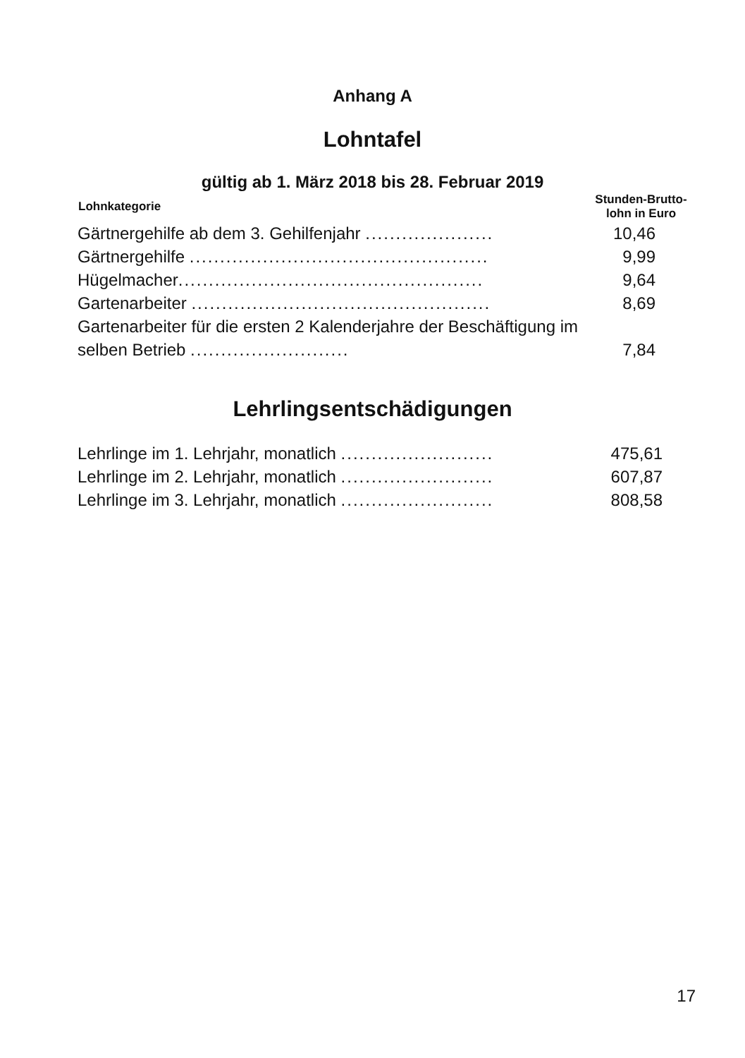Anhang A
Lohntafel
gültig ab 1. März 2018 bis 28. Februar 2019
| Lohnkategorie | Stunden-Brutto- lohn in Euro |
| --- | --- |
| Gärtnergehilfe ab dem 3. Gehilfenjahr ..................... | 10,46 |
| Gärtnergehilfe ................................................. | 9,99 |
| Hügelmacher .................................................. | 9,64 |
| Gartenarbeiter ................................................. | 8,69 |
| Gartenarbeiter für die ersten 2 Kalenderjahre der Beschäftigung im selben Betrieb .......................... | 7,84 |
Lehrlingsentschädigungen
| Lehrlinge im 1. Lehrjahr, monatlich ......................... | 475,61 |
| Lehrlinge im 2. Lehrjahr, monatlich ......................... | 607,87 |
| Lehrlinge im 3. Lehrjahr, monatlich ......................... | 808,58 |
17